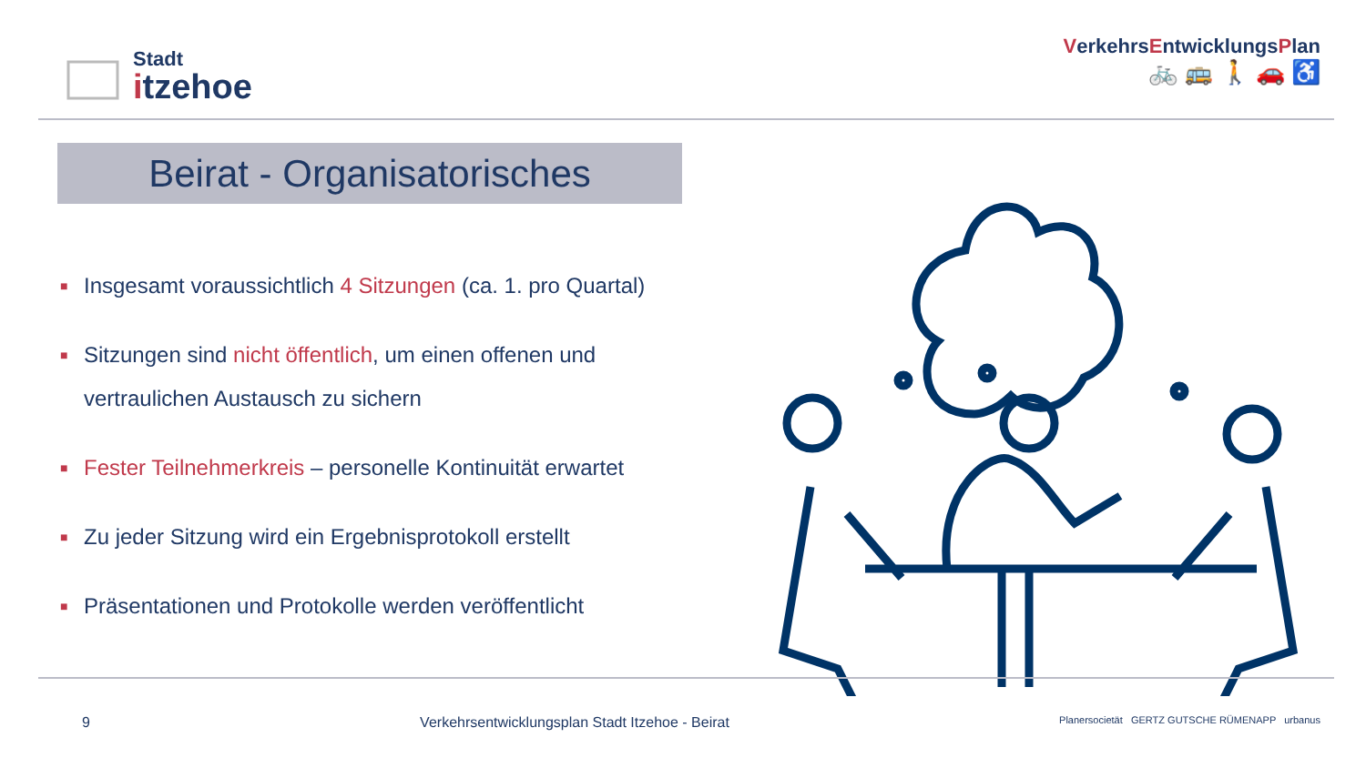Stadt
itzehoe
VerkehrsEntwicklungsPlan
🚲 🚌 🚶 🚗 ♿
Beirat - Organisatorisches
■ Insgesamt voraussichtlich 4 Sitzungen (ca. 1. pro Quartal)
■ Sitzungen sind nicht öffentlich, um einen offenen und vertraulichen Austausch zu sichern
■ Fester Teilnehmerkreis – personelle Kontinuität erwartet
■ Zu jeder Sitzung wird ein Ergebnisprotokoll erstellt
■ Präsentationen und Protokolle werden veröffentlicht
9 Verkehrsentwicklungsplan Stadt Itzehoe - Beirat Planersocietät GERTZ GUTSCHE RÜMENAPP urbanus